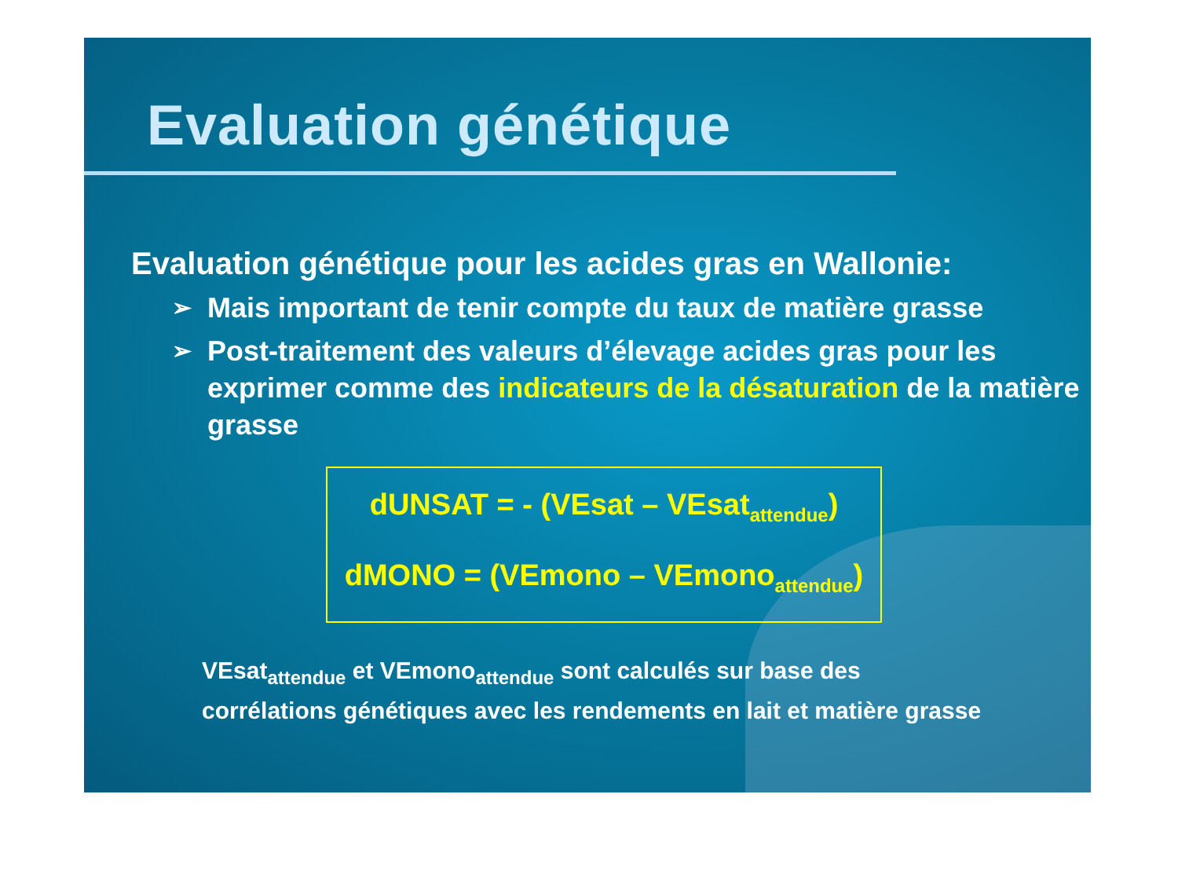Evaluation génétique
Evaluation génétique pour les acides gras en Wallonie:
➢ Mais important de tenir compte du taux de matière grasse
➢ Post-traitement des valeurs d’élevage acides gras pour les exprimer comme des indicateurs de la désaturation de la matière grasse
dUNSAT = - (VEsat – VEsat<sub>attendue</sub>)
dMONO = (VEmono – VEmono<sub>attendue</sub>)
VEsat<sub>attendue</sub> et VEmono<sub>attendue</sub> sont calculés sur base des corrélations génétiques avec les rendements en lait et matière grasse